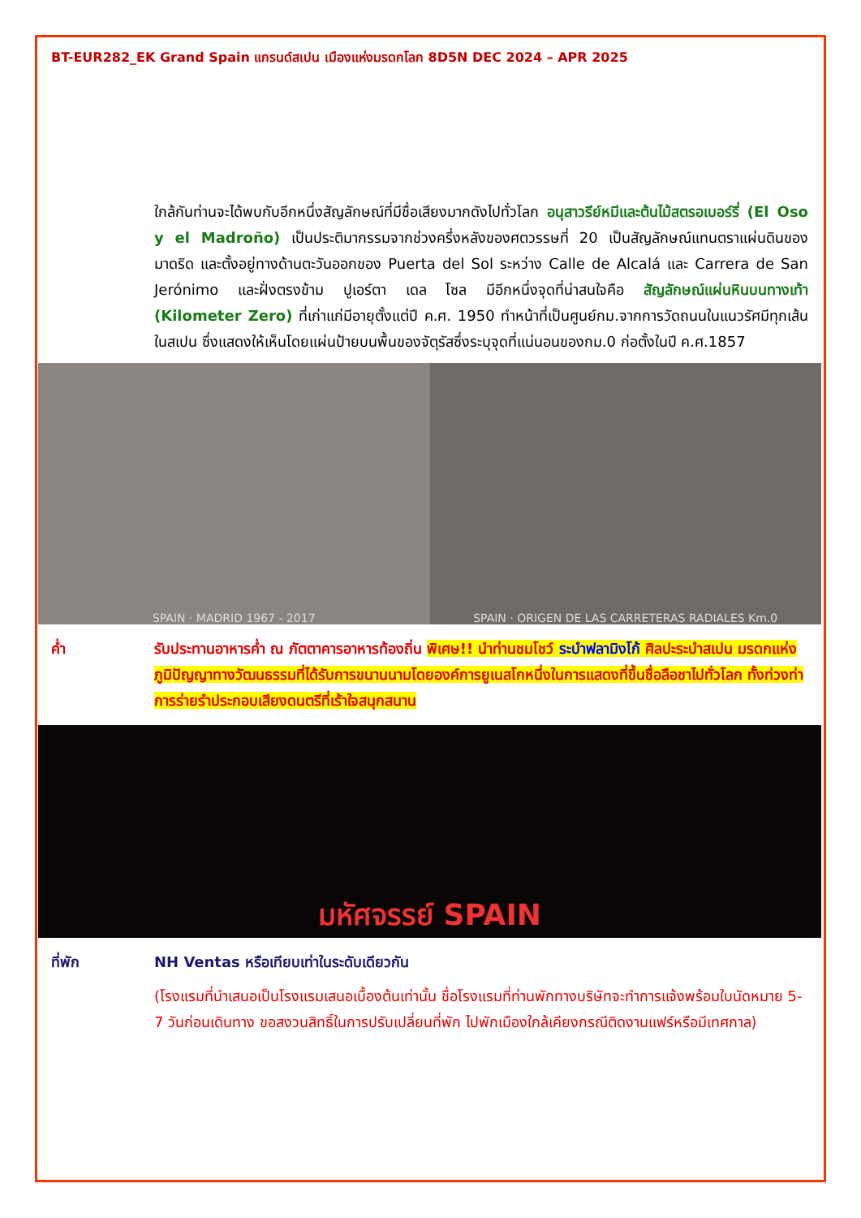BT-EUR282_EK Grand Spain แกรนด์สเปน เมืองแห่งมรดกโลก 8D5N DEC 2024 – APR 2025
ใกล้กันท่านจะได้พบกับอีกหนึ่งสัญลักษณ์ที่มีชื่อเสียงมากดังไปทั่วโลก อนุสาวรีย์หมีและต้นไม้สตรอเบอร์รี่ (El Oso y el Madroño) เป็นประติมากรรมจากช่วงครึ่งหลังของศตวรรษที่ 20 เป็นสัญลักษณ์แทนตราแผ่นดินของมาดริด และตั้งอยู่ทางด้านตะวันออกของ Puerta del Sol ระหว่าง Calle de Alcalá และ Carrera de San Jerónimo และฝั่งตรงข้าม ปูเอร์ตา เดล โซล มีอีกหนึ่งจุดที่น่าสนใจคือ สัญลักษณ์แผ่นหินบนทางเท้า (Kilometer Zero) ที่เก่าแก่มีอายุตั้งแต่ปี ค.ศ. 1950 ทำหน้าที่เป็นศูนย์กม.จากการวัดถนนในแนวรัศมีทุกเส้นในสเปน ซึ่งแสดงให้เห็นโดยแผ่นป้ายบนพื้นของจัตุรัสซึ่งระบุจุดที่แน่นอนของกม.0 ก่อตั้งในปี ค.ศ.1857
SPAIN · MADRID 1967 - 2017 SPAIN · ORIGEN DE LAS CARRETERAS RADIALES Km.0
ค่ำ รับประทานอาหารค่ำ ณ ภัตตาคารอาหารท้องถิ่น พิเศษ!! นำท่านชมโชว์ ระบำฟลามิงโก้ ศิลปะระบำสเปน มรดกแห่งภูมิปัญญาทางวัฒนธรรมที่ได้รับการขนานนามโดยองค์การยูเนสโกหนึ่งในการแสดงที่ขึ้นชื่อลือชาไปทั่วโลก ทั้งท่วงท่าการร่ายรำประกอบเสียงดนตรีที่เร้าใจสนุกสนาน
มหัศจรรย์ SPAIN
ที่พัก NH Ventas หรือเทียบเท่าในระดับเดียวกัน
(โรงแรมที่นำเสนอเป็นโรงแรมเสนอเบื้องต้นเท่านั้น ชื่อโรงแรมที่ท่านพักทางบริษัทจะทำการแจ้งพร้อมใบนัดหมาย 5-7 วันก่อนเดินทาง ขอสงวนสิทธิ์ในการปรับเปลี่ยนที่พัก ไปพักเมืองใกล้เคียงกรณีติดงานแฟร์หรือมีเทศกาล)